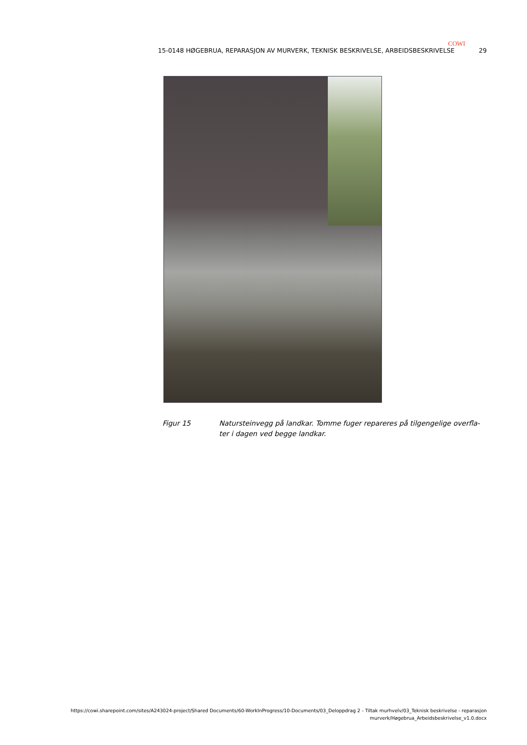COWI
15-0148 HØGEBRUA, REPARASJON AV MURVERK, TEKNISK BESKRIVELSE, ARBEIDSBESKRIVELSE 29
Figur 15 Natursteinvegg på landkar. Tomme fuger repareres på tilgengelige overfla-ter i dagen ved begge landkar.
https://cowi.sharepoint.com/sites/A243024-project/Shared Documents/60-WorkInProgress/10-Documents/03_Deloppdrag 2 - Tiltak murhvelv/03_Teknisk beskrivelse - reparasjon
murverk/Høgebrua_Arbeidsbeskrivelse_v1.0.docx